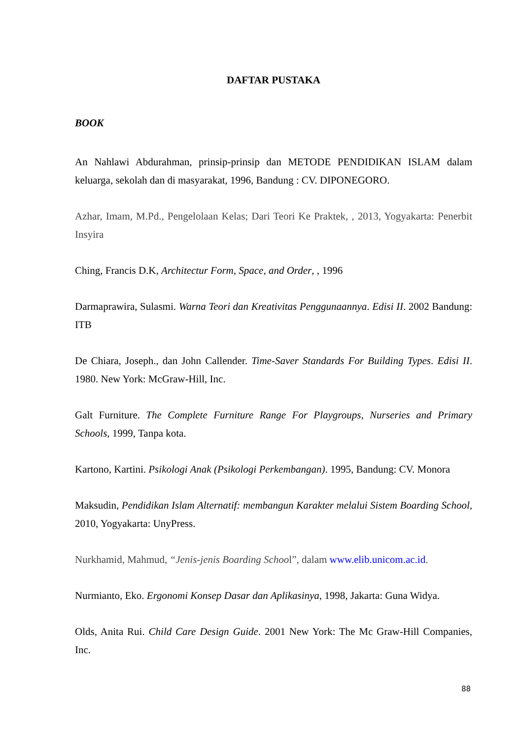DAFTAR PUSTAKA
BOOK
An Nahlawi Abdurahman, prinsip-prinsip dan METODE PENDIDIKAN ISLAM dalam keluarga, sekolah dan di masyarakat, 1996, Bandung : CV. DIPONEGORO.
Azhar, Imam, M.Pd., Pengelolaan Kelas; Dari Teori Ke Praktek, , 2013, Yogyakarta: Penerbit Insyira
Ching, Francis D.K, Architectur Form, Space, and Order, , 1996
Darmaprawira, Sulasmi. Warna Teori dan Kreativitas Penggunaannya. Edisi II. 2002 Bandung: ITB
De Chiara, Joseph., dan John Callender. Time-Saver Standards For Building Types. Edisi II. 1980. New York: McGraw-Hill, Inc.
Galt Furniture. The Complete Furniture Range For Playgroups, Nurseries and Primary Schools, 1999, Tanpa kota.
Kartono, Kartini. Psikologi Anak (Psikologi Perkembangan). 1995, Bandung: CV. Monora
Maksudin, Pendidikan Islam Alternatif: membangun Karakter melalui Sistem Boarding School, 2010, Yogyakarta: UnyPress.
Nurkhamid, Mahmud, “Jenis-jenis Boarding School”, dalam www.elib.unicom.ac.id.
Nurmianto, Eko. Ergonomi Konsep Dasar dan Aplikasinya, 1998, Jakarta: Guna Widya.
Olds, Anita Rui. Child Care Design Guide. 2001 New York: The Mc Graw-Hill Companies, Inc.
88